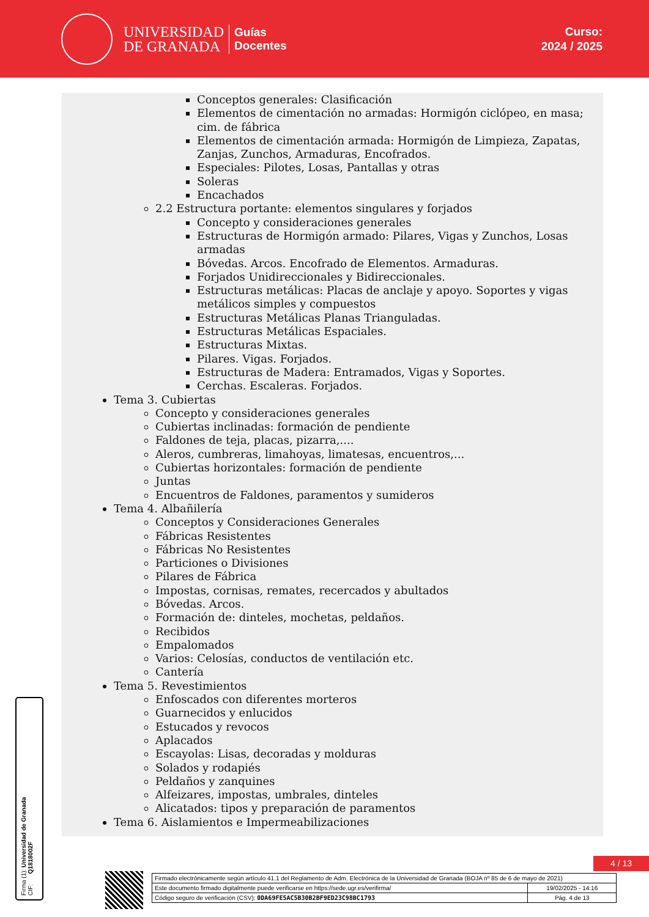UNIVERSIDAD
DE GRANADA
Guías
Docentes
Curso:
2024 / 2025
Conceptos generales: Clasificación
Elementos de cimentación no armadas: Hormigón ciclópeo, en masa; cim. de fábrica
Elementos de cimentación armada: Hormigón de Limpieza, Zapatas, Zanjas, Zunchos, Armaduras, Encofrados.
Especiales: Pilotes, Losas, Pantallas y otras
Soleras
Encachados
2.2 Estructura portante: elementos singulares y forjados
Concepto y consideraciones generales
Estructuras de Hormigón armado: Pilares, Vigas y Zunchos, Losas armadas
Bóvedas. Arcos. Encofrado de Elementos. Armaduras.
Forjados Unidireccionales y Bidireccionales.
Estructuras metálicas: Placas de anclaje y apoyo. Soportes y vigas metálicos simples y compuestos
Estructuras Metálicas Planas Trianguladas.
Estructuras Metálicas Espaciales.
Estructuras Mixtas.
Pilares. Vigas. Forjados.
Estructuras de Madera: Entramados, Vigas y Soportes.
Cerchas. Escaleras. Forjados.
Tema 3. Cubiertas
Concepto y consideraciones generales
Cubiertas inclinadas: formación de pendiente
Faldones de teja, placas, pizarra,....
Aleros, cumbreras, limahoyas, limatesas, encuentros,...
Cubiertas horizontales: formación de pendiente
Juntas
Encuentros de Faldones, paramentos y sumideros
Tema 4. Albañilería
Conceptos y Consideraciones Generales
Fábricas Resistentes
Fábricas No Resistentes
Particiones o Divisiones
Pilares de Fábrica
Impostas, cornisas, remates, recercados y abultados
Bóvedas. Arcos.
Formación de: dinteles, mochetas, peldaños.
Recibidos
Empalomados
Varios: Celosías, conductos de ventilación etc.
Cantería
Tema 5. Revestimientos
Enfoscados con diferentes morteros
Guarnecidos y enlucidos
Estucados y revocos
Aplacados
Escayolas: Lisas, decoradas y molduras
Solados y rodapiés
Peldaños y zanquines
Alfeizares, impostas, umbrales, dinteles
Alicatados: tipos y preparación de paramentos
Tema 6. Aislamientos e Impermeabilizaciones
Firma (1): Universidad de Granada
CIF: Q1818002F
4 / 13
| Firmado electrónicamente según artículo 41.1 del Reglamento de Adm. Electrónica de la Universidad de Granada (BOJA nº 85 de 6 de mayo de 2021) | |
| Este documento firmado digitalmente puede verificarse en https://sede.ugr.es/verifirma/ | 19/02/2025 - 14:16 |
| Código seguro de verificación (CSV): 0DA69FE5AC5B30B2BF9ED23C98BC1793 | Pág. 4 de 13 |